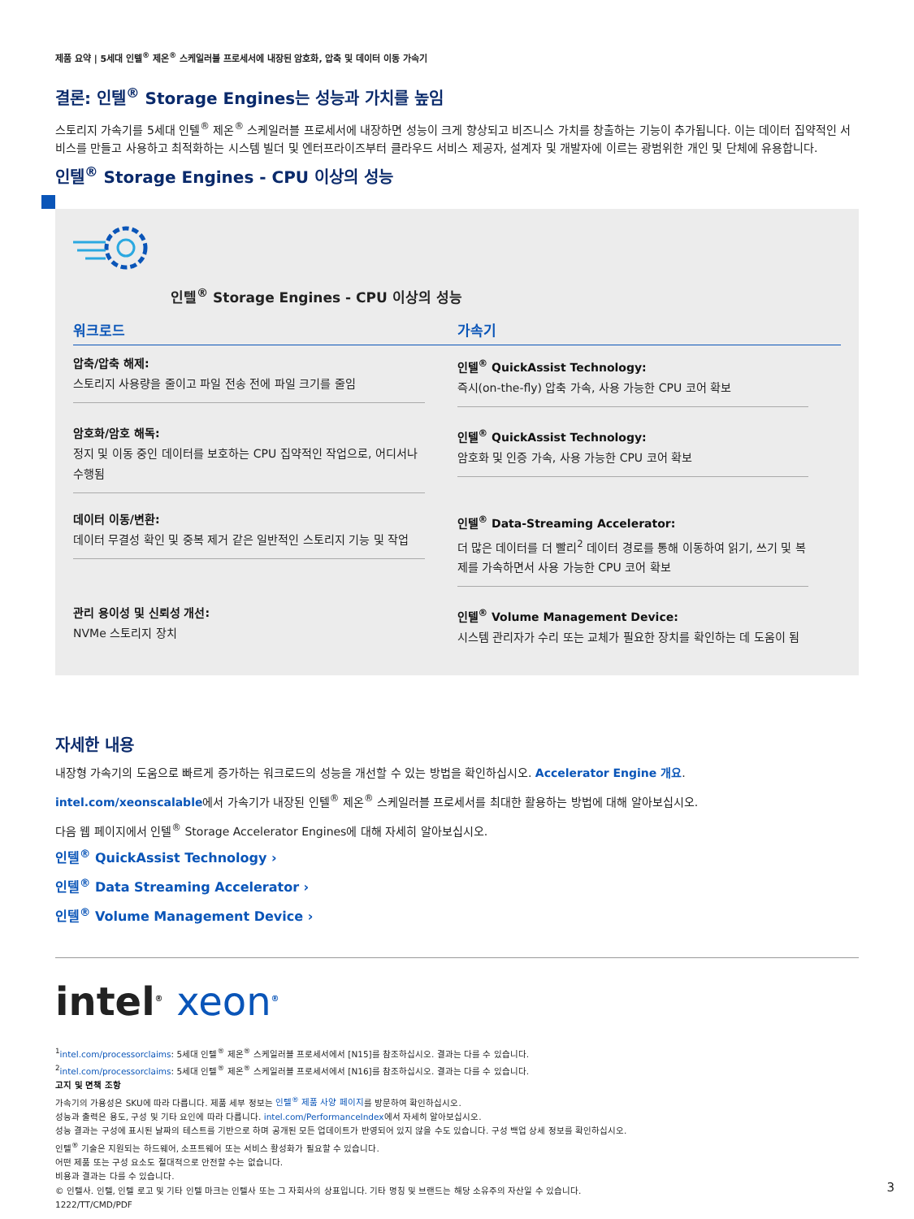제품 요약 | 5세대 인텔<sup>®</sup> 제온<sup>®</sup> 스케일러블 프로세서에 내장된 암호화, 압축 및 데이터 이동 가속기
결론: 인텔<sup>®</sup> Storage Engines는 성능과 가치를 높임
스토리지 가속기를 5세대 인텔<sup>®</sup> 제온<sup>®</sup> 스케일러블 프로세서에 내장하면 성능이 크게 향상되고 비즈니스 가치를 창출하는 기능이 추가됩니다. 이는 데이터 집약적인 서비스를 만들고 사용하고 최적화하는 시스템 빌더 및 엔터프라이즈부터 클라우드 서비스 제공자, 설계자 및 개발자에 이르는 광범위한 개인 및 단체에 유용합니다.
인텔<sup>®</sup> Storage Engines - CPU 이상의 성능
인텔<sup>®</sup> Storage Engines - CPU 이상의 성능
| 워크로드 | 가속기 |
| --- | --- |
| 압축/압축 해제: 스토리지 사용량을 줄이고 파일 전송 전에 파일 크기를 줄임 | 인텔<sup>®</sup> QuickAssist Technology: 즉시(on-the-fly) 압축 가속, 사용 가능한 CPU 코어 확보 |
| 암호화/암호 해독: 정지 및 이동 중인 데이터를 보호하는 CPU 집약적인 작업으로, 어디서나 수행됨 | 인텔<sup>®</sup> QuickAssist Technology: 암호화 및 인증 가속, 사용 가능한 CPU 코어 확보 |
| 데이터 이동/변환: 데이터 무결성 확인 및 중복 제거 같은 일반적인 스토리지 기능 및 작업 | 인텔<sup>®</sup> Data-Streaming Accelerator: 더 많은 데이터를 더 빨리<sup>2</sup> 데이터 경로를 통해 이동하여 읽기, 쓰기 및 복제를 가속하면서 사용 가능한 CPU 코어 확보 |
| 관리 용이성 및 신뢰성 개선: NVMe 스토리지 장치 | 인텔<sup>®</sup> Volume Management Device: 시스템 관리자가 수리 또는 교체가 필요한 장치를 확인하는 데 도움이 됨 |
자세한 내용
내장형 가속기의 도움으로 빠르게 증가하는 워크로드의 성능을 개선할 수 있는 방법을 확인하십시오. Accelerator Engine 개요.
intel.com/xeonscalable에서 가속기가 내장된 인텔<sup>®</sup> 제온<sup>®</sup> 스케일러블 프로세서를 최대한 활용하는 방법에 대해 알아보십시오.
다음 웹 페이지에서 인텔<sup>®</sup> Storage Accelerator Engines에 대해 자세히 알아보십시오.
인텔<sup>®</sup> QuickAssist Technology ›
인텔<sup>®</sup> Data Streaming Accelerator ›
인텔<sup>®</sup> Volume Management Device ›
intel<sup>®</sup> xeon<sup>®</sup>
<sup>1</sup> intel.com/processorclaims: 5세대 인텔<sup>®</sup> 제온<sup>®</sup> 스케일러블 프로세서에서 [N15]를 참조하십시오. 결과는 다를 수 있습니다.
<sup>2</sup> intel.com/processorclaims: 5세대 인텔<sup>®</sup> 제온<sup>®</sup> 스케일러블 프로세서에서 [N16]를 참조하십시오. 결과는 다를 수 있습니다.
고지 및 면책 조항
가속기의 가용성은 SKU에 따라 다릅니다. 제품 세부 정보는 인텔<sup>®</sup> 제품 사양 페이지를 방문하여 확인하십시오.
성능과 출력은 용도, 구성 및 기타 요인에 따라 다릅니다. intel.com/PerformanceIndex에서 자세히 알아보십시오.
성능 결과는 구성에 표시된 날짜의 테스트를 기반으로 하며 공개된 모든 업데이트가 반영되어 있지 않을 수도 있습니다. 구성 백업 상세 정보를 확인하십시오.
인텔<sup>®</sup> 기술은 지원되는 하드웨어, 소프트웨어 또는 서비스 활성화가 필요할 수 있습니다.
어떤 제품 또는 구성 요소도 절대적으로 안전할 수는 없습니다.
비용과 결과는 다를 수 있습니다.
© 인텔사. 인텔, 인텔 로고 및 기타 인텔 마크는 인텔사 또는 그 자회사의 상표입니다. 기타 명칭 및 브랜드는 해당 소유주의 자산일 수 있습니다.
1222/TT/CMD/PDF
3